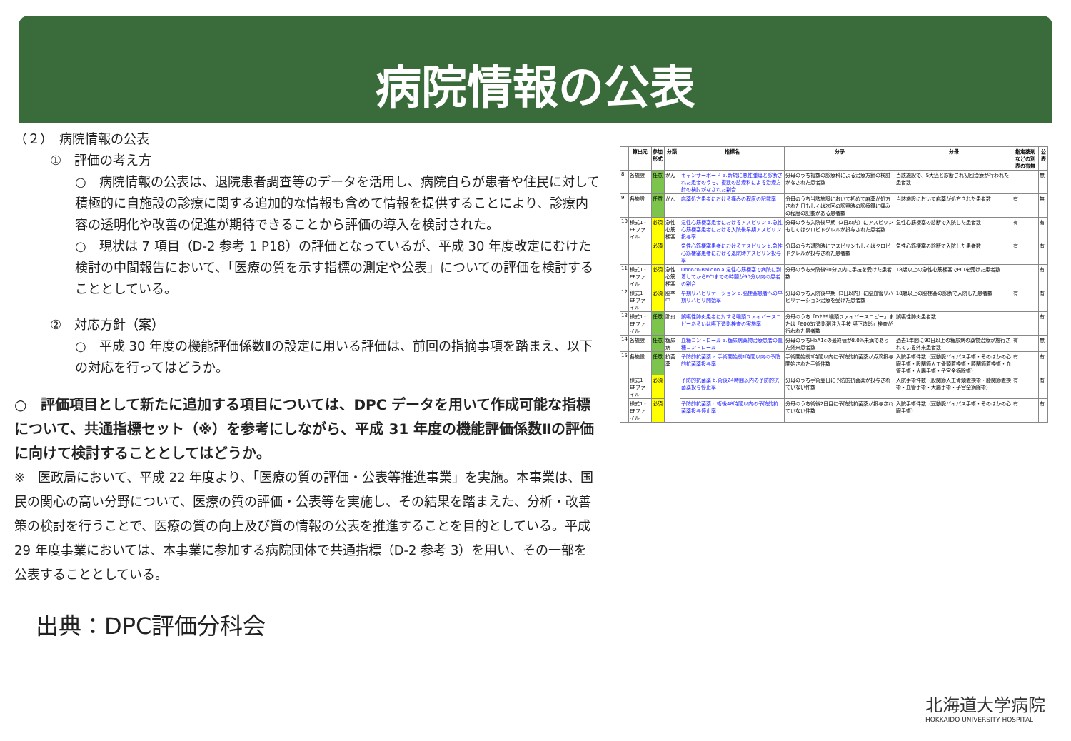病院情報の公表
（２）　病院情報の公表
①　評価の考え方
○　病院情報の公表は、退院患者調査等のデータを活用し、病院自らが患者や住民に対して積極的に自施設の診療に関する追加的な情報も含めて情報を提供することにより、診療内容の透明化や改善の促進が期待できることから評価の導入を検討された。
○　現状は 7 項目（D-2 参考 1 P18）の評価となっているが、平成 30 年度改定にむけた検討の中間報告において、「医療の質を示す指標の測定や公表」についての評価を検討することとしている。
②　対応方針（案）
○　平成 30 年度の機能評価係数Ⅱの設定に用いる評価は、前回の指摘事項を踏まえ、以下の対応を行ってはどうか。
○　評価項目として新たに追加する項目については、DPC データを用いて作成可能な指標について、共通指標セット（※）を参考にしながら、平成 31 年度の機能評価係数Ⅱの評価に向けて検討することとしてはどうか。
※　医政局において、平成 22 年度より、「医療の質の評価・公表等推進事業」を実施。本事業は、国民の関心の高い分野について、医療の質の評価・公表等を実施し、その結果を踏まえた、分析・改善策の検討を行うことで、医療の質の向上及び質の情報の公表を推進することを目的としている。平成 29 年度事業においては、本事業に参加する病院団体で共通指標（D-2 参考 3）を用い、その一部を公表することとしている。
出典：DPC評価分科会
| | 算出元 | 参加形式 | 分類 | 指標名 | 分子 | 分母 | 指定薬剤などの別表の有無 | 公表 |
| --- | --- | --- | --- | --- | --- | --- | --- | --- |
| 8 | 各施設 | 任意 | がん | キャンサーボード a.新規に悪性腫瘍と診断された患者のうち、複数の診療科による治療方針の検討がなされた割合 | 分母のうち複数の診療科による治療方針の検討がなされた患者数 | 当該施設で、5大癌と診断され初回治療が行われた患者数 | | 無 |
| 9 | 各施設 | 任意 | がん | 麻薬処方患者における痛みの程度の記載率 | 分母のうち当該施設において初めて麻薬が処方された日もしくは次回の診察時の診療録に痛みの程度の記載がある患者数 | 当該施設において麻薬が処方された患者数 | 有 | 無 |
| 10 | 様式1・EFファイル | 必須 | 急性心筋梗塞 | 急性心筋梗塞患者におけるアスピリン a.急性心筋梗塞患者における入院後早期アスピリン投与率 | 分母のうち入院後早期（2日以内）にアスピリンもしくはクロピドグレルが投与された患者数 | 急性心筋梗塞の診断で入院した患者数 | 有 | 有 |
| | | 必須 | | 急性心筋梗塞患者におけるアスピリン b.急性心筋梗塞患者における退院時アスピリン投与率 | 分母のうち退院時にアスピリンもしくはクロピドグレルが投与された患者数 | 急性心筋梗塞の診断で入院した患者数 | 有 | 有 |
| 11 | 様式1・EFファイル | 必須 | 急性心筋梗塞 | Door-to-Balloon a.急性心筋梗塞で病院に到着してからPCIまでの時間が90分以内の患者の割合 | 分母のうち来院後90分以内に手技を受けた患者数 | 18歳以上の急性心筋梗塞でPCIを受けた患者数 | | 有 |
| 12 | 様式1・EFファイル | 必須 | 脳卒中 | 早期リハビリテーション a.脳梗塞患者への早期リハビリ開始率 | 分母のうち入院後早期（3日以内）に脳血管リハビリテーション治療を受けた患者数 | 18歳以上の脳梗塞の診断で入院した患者数 | 有 | 有 |
| 13 | 様式1・EFファイル | 任意 | 肺炎 | 誤嚥性肺炎患者に対する喉頭ファイバースコピーあるいは嚥下造影検査の実施率 | 分母のうち「D299喉頭ファイバースコピー」または「E0037造影剤注入手技 嚥下造影」検査が行われた患者数 | 誤嚥性肺炎患者数 | | 有 |
| 14 | 各施設 | 任意 | 糖尿病 | 血糖コントロール a.糖尿病薬物治療患者の血糖コントロール | 分母のうちHbA1cの最終値が8.0%未満であった外来患者数 | 過去1年間に90日以上の糖尿病の薬物治療が施行されている外来患者数 | 有 | 無 |
| 15 | 各施設 | 任意 | 抗菌薬 | 予防的抗菌薬 a.手術開始前1時間以内の予防的抗菌薬投与率 | 手術開始前1時間以内に予防的抗菌薬が点滴投与開始された手術件数 | 入院手術件数（冠動脈バイパス手術・そのほかの心臓手術・股関節人工骨頭置換術・膝関節置換術・血管手術・大腸手術・子宮全摘除術） | 有 | 有 |
| | 様式1・EFファイル | 必須 | | 予防的抗菌薬 b.術後24時間以内の予防的抗菌薬投与停止率 | 分母のうち手術翌日に予防的抗菌薬が投与されていない件数 | 入院手術件数（股関節人工骨頭置換術・膝関節置換術・血管手術・大腸手術・子宮全摘除術） | 有 | 有 |
| | 様式1・EFファイル | 必須 | | 予防的抗菌薬 c.術後48時間以内の予防的抗菌薬投与停止率 | 分母のうち術後2日目に予防的抗菌薬が投与されていない件数 | 入院手術件数（冠動脈バイパス手術・そのほかの心臓手術） | 有 | 有 |
北海道大学病院
HOKKAIDO UNIVERSITY HOSPITAL